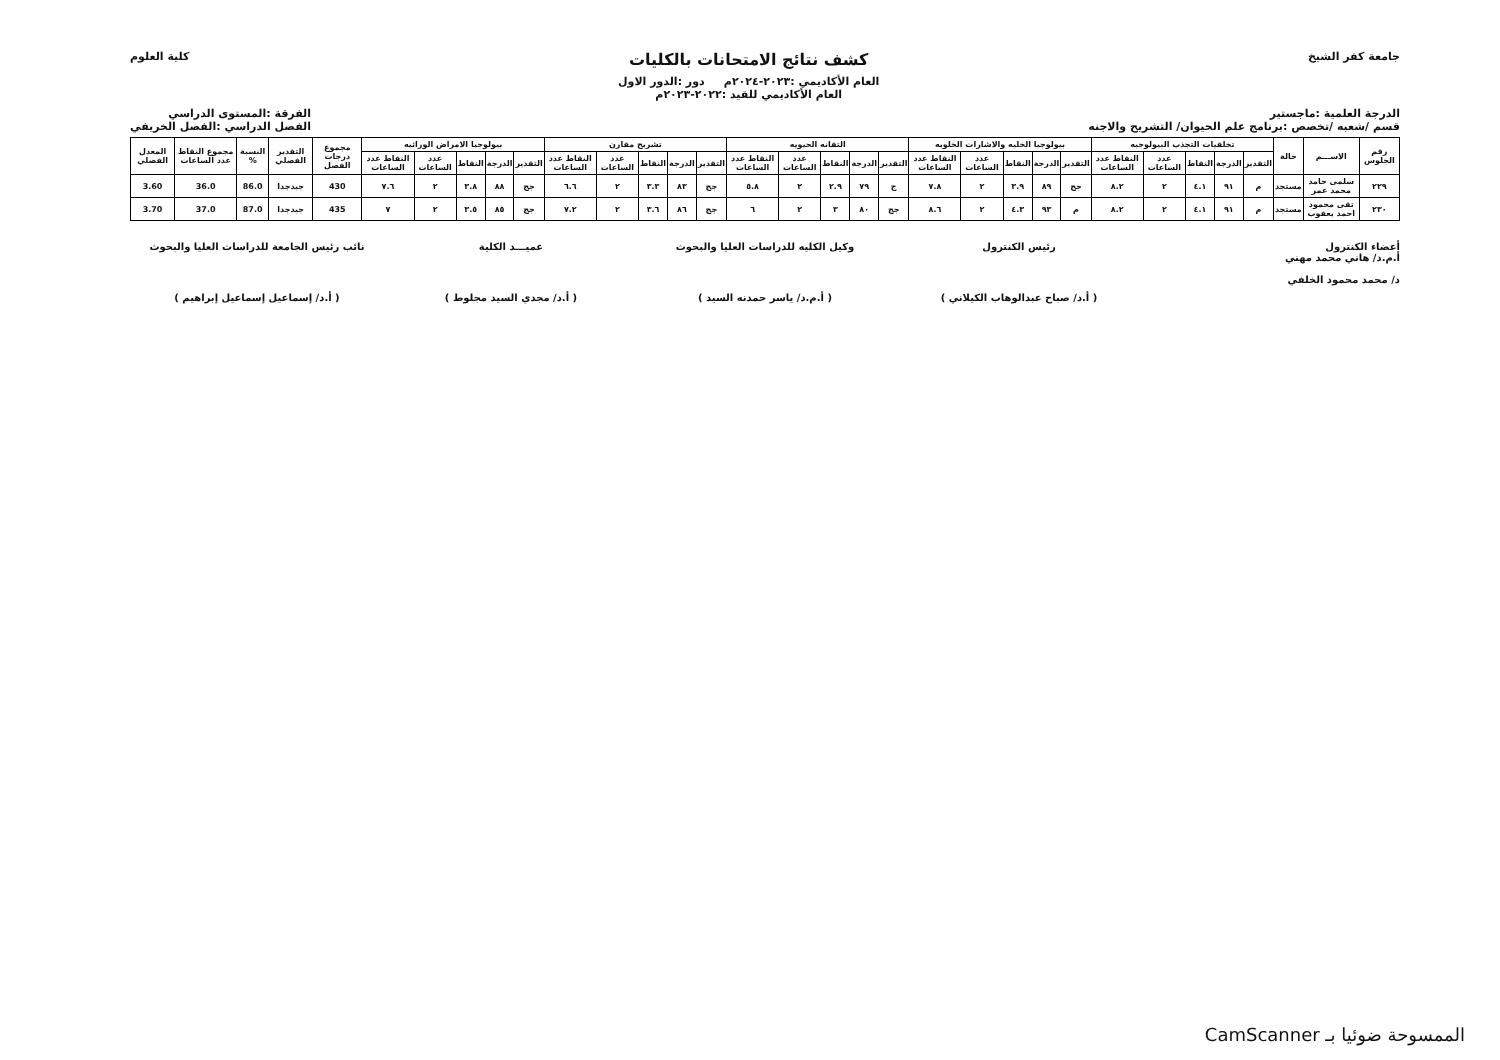جامعة كفر الشيخ
كشف نتائج الامتحانات بالكليات
العام الأكاديمي :٢٠٢٣-٢٠٢٤م دور :الدور الاول
العام الأكاديمي للقيد :٢٠٢٢-٢٠٢٣م
كلية العلوم
الدرجة العلمية :ماجستير
قسم /شعبه /تخصص :برنامج علم الحيوان/ التشريح والاجنه
الفرقة :المستوى الدراسي
الفصل الدراسي :الفصل الخريفي
| رقم الجلوس | الاســـم | حالة | تخلقيات التجذب البيولوجيه | | | | | بيولوجيا الخليه والاشارات الخلويه | | | | | التقانه الحيويه | | | | | تشريح مقارن | | | | | بيولوجيا الامراض الوراثيه | | | | | مجموع درجات الفصل | التقدير الفصلي | النسبة % | مجموع النقاط عدد الساعات | المعدل الفصلي |
| --- | --- | --- | --- | --- | --- | --- | --- | --- | --- | --- | --- | --- | --- | --- | --- | --- | --- | --- | --- | --- | --- | --- | --- | --- | --- | --- | --- | --- | --- | --- | --- | --- |
| | | | التقدير | الدرجة | النقاط | عدد الساعات | النقاط عدد الساعات | التقدير | الدرجة | النقاط | عدد الساعات | النقاط عدد الساعات | التقدير | الدرجة | النقاط | عدد الساعات | النقاط عدد الساعات | التقدير | الدرجة | النقاط | عدد الساعات | النقاط عدد الساعات | التقدير | الدرجة | النقاط | عدد الساعات | النقاط عدد الساعات | | | | | |
| ٢٢٩ | سلمى حامد محمد عمر | مستجد | م | ٩١ | ٤.١ | ٢ | ٨.٢ | جج | ٨٩ | ٣.٩ | ٢ | ٧.٨ | ج | ٧٩ | ٢.٩ | ٢ | ٥.٨ | جج | ٨٣ | ٣.٣ | ٢ | ٦.٦ | جج | ٨٨ | ٣.٨ | ٢ | ٧.٦ | 430 | جيدجدا | 86.0 | 36.0 | 3.60 |
| ٢٣٠ | تقى محمود احمد يعقوب | مستجد | م | ٩١ | ٤.١ | ٢ | ٨.٢ | م | ٩٣ | ٤.٣ | ٢ | ٨.٦ | جج | ٨٠ | ٣ | ٢ | ٦ | جج | ٨٦ | ٣.٦ | ٢ | ٧.٢ | جج | ٨٥ | ٣.٥ | ٢ | ٧ | 435 | جيدجدا | 87.0 | 37.0 | 3.70 |
أعضاء الكنترول
أ.م.د/ هاني محمد مهني
د/ محمد محمود الخلفي
رئيس الكنترول
( أ.د/ صباح عبدالوهاب الكيلاني )
وكيل الكليه للدراسات العليا والبحوث
( أ.م.د/ ياسر حمدنه السيد )
عميـــد الكلية
( أ.د/ مجدي السيد مجلوط )
نائب رئيس الجامعة للدراسات العليا والبحوث
( أ.د/ إسماعيل إسماعيل إبراهيم )
الممسوحة ضوئيا بـ CamScanner